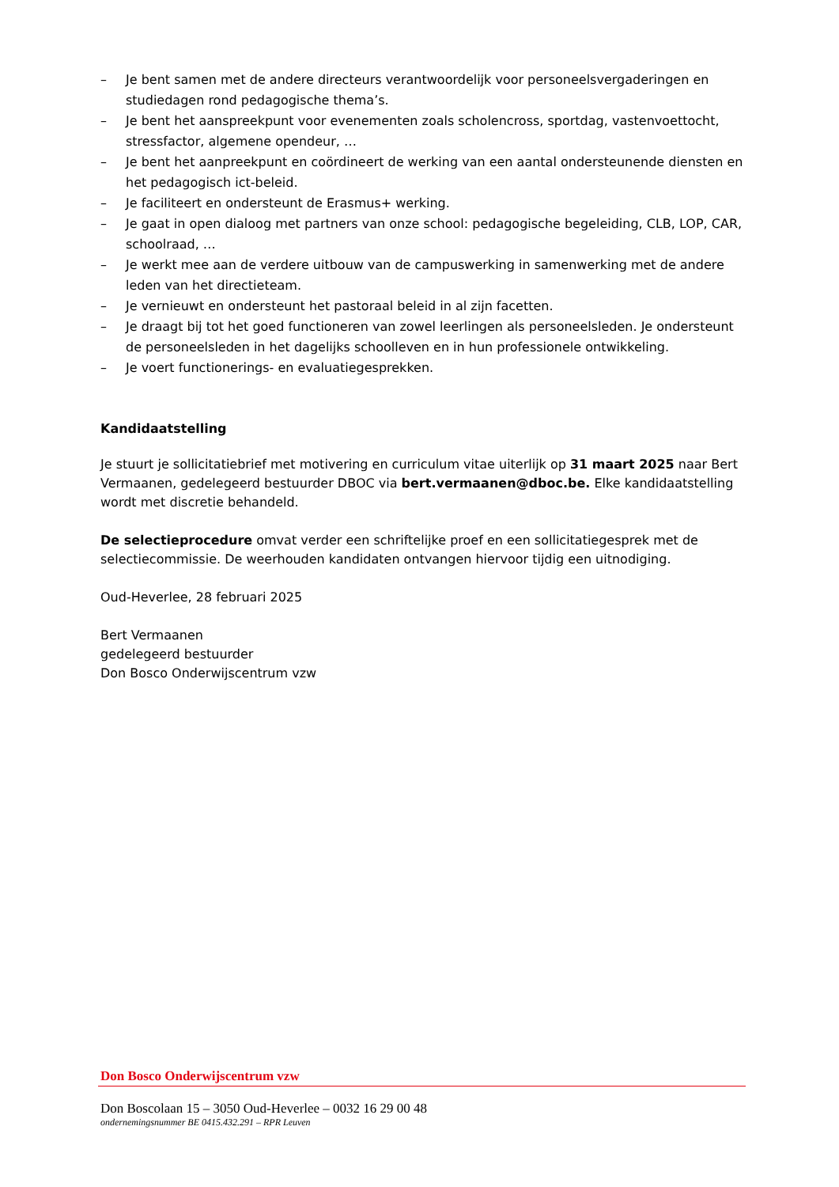– Je bent samen met de andere directeurs verantwoordelijk voor personeelsvergaderingen en studiedagen rond pedagogische thema’s.
– Je bent het aanspreekpunt voor evenementen zoals scholencross, sportdag, vastenvoettocht, stressfactor, algemene opendeur, …
– Je bent het aanpreekpunt en coördineert de werking van een aantal ondersteunende diensten en het pedagogisch ict-beleid.
– Je faciliteert en ondersteunt de Erasmus+ werking.
– Je gaat in open dialoog met partners van onze school: pedagogische begeleiding, CLB, LOP, CAR, schoolraad, …
– Je werkt mee aan de verdere uitbouw van de campuswerking in samenwerking met de andere leden van het directieteam.
– Je vernieuwt en ondersteunt het pastoraal beleid in al zijn facetten.
– Je draagt bij tot het goed functioneren van zowel leerlingen als personeelsleden. Je ondersteunt de personeelsleden in het dagelijks schoolleven en in hun professionele ontwikkeling.
– Je voert functionerings- en evaluatiegesprekken.
Kandidaatstelling
Je stuurt je sollicitatiebrief met motivering en curriculum vitae uiterlijk op 31 maart 2025 naar Bert Vermaanen, gedelegeerd bestuurder DBOC via bert.vermaanen@dboc.be. Elke kandidaatstelling wordt met discretie behandeld.
De selectieprocedure omvat verder een schriftelijke proef en een sollicitatiegesprek met de selectiecommissie. De weerhouden kandidaten ontvangen hiervoor tijdig een uitnodiging.
Oud-Heverlee, 28 februari 2025
Bert Vermaanen
gedelegeerd bestuurder
Don Bosco Onderwijscentrum vzw
Don Bosco Onderwijscentrum vzw
Don Boscolaan 15 – 3050 Oud-Heverlee – 0032 16 29 00 48
ondernemingsnummer BE 0415.432.291 – RPR Leuven